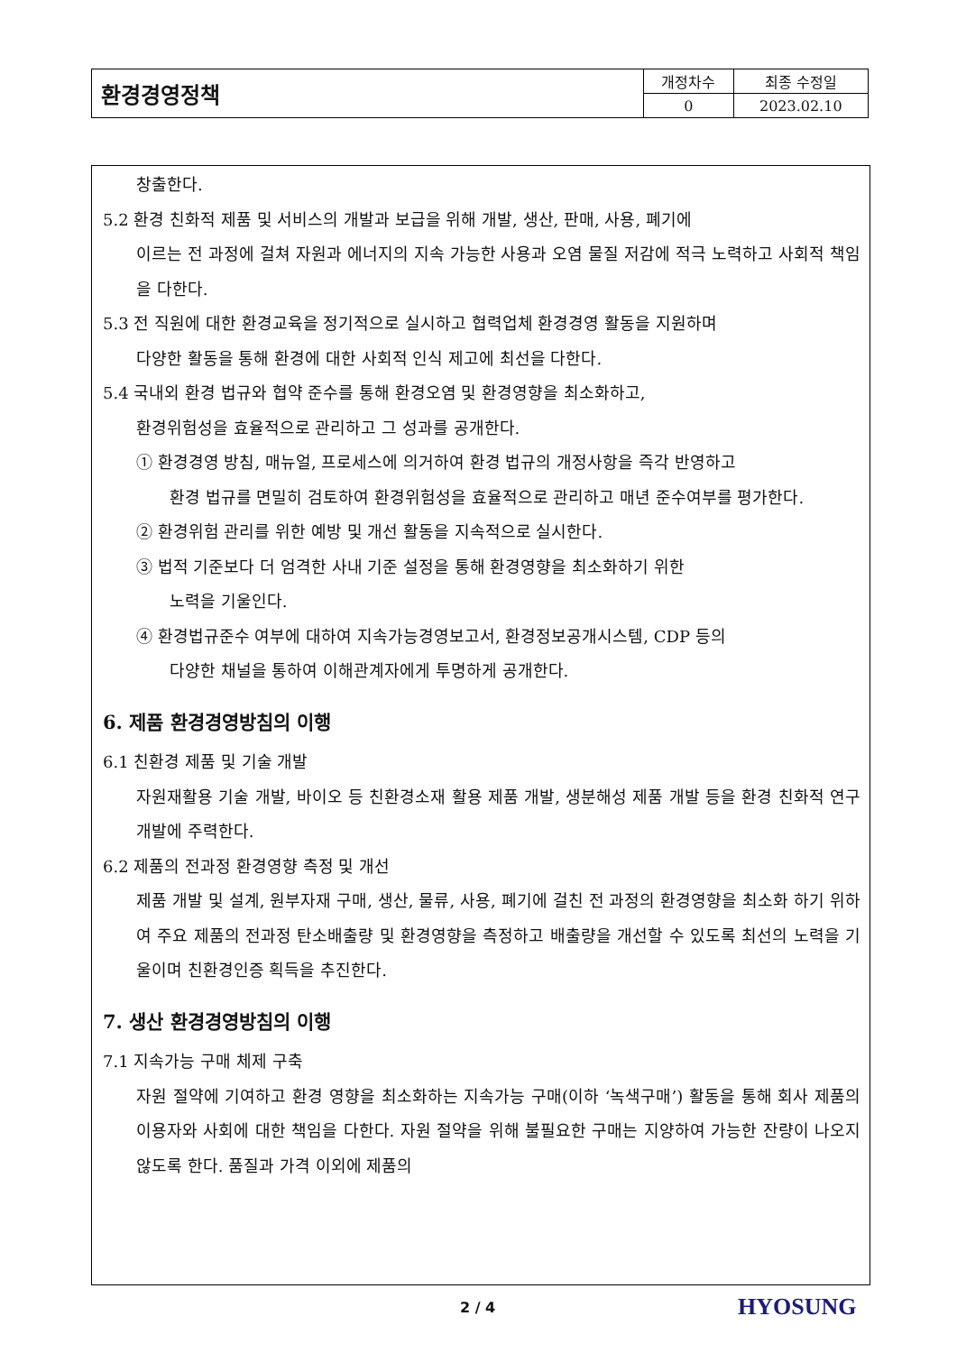| 환경경영정책 | 개정차수 | 최종 수정일 |
| | 0 | 2023.02.10 |
창출한다.
5.2 환경 친화적 제품 및 서비스의 개발과 보급을 위해 개발, 생산, 판매, 사용, 폐기에
이르는 전 과정에 걸쳐 자원과 에너지의 지속 가능한 사용과 오염 물질 저감에 적극 노력하고 사회적 책임을 다한다.
5.3 전 직원에 대한 환경교육을 정기적으로 실시하고 협력업체 환경경영 활동을 지원하며
다양한 활동을 통해 환경에 대한 사회적 인식 제고에 최선을 다한다.
5.4 국내외 환경 법규와 협약 준수를 통해 환경오염 및 환경영향을 최소화하고,
환경위험성을 효율적으로 관리하고 그 성과를 공개한다.
① 환경경영 방침, 매뉴얼, 프로세스에 의거하여 환경 법규의 개정사항을 즉각 반영하고
환경 법규를 면밀히 검토하여 환경위험성을 효율적으로 관리하고 매년 준수여부를 평가한다.
② 환경위험 관리를 위한 예방 및 개선 활동을 지속적으로 실시한다.
③ 법적 기준보다 더 엄격한 사내 기준 설정을 통해 환경영향을 최소화하기 위한
노력을 기울인다.
④ 환경법규준수 여부에 대하여 지속가능경영보고서, 환경정보공개시스템, CDP 등의
다양한 채널을 통하여 이해관계자에게 투명하게 공개한다.
6. 제품 환경경영방침의 이행
6.1 친환경 제품 및 기술 개발
자원재활용 기술 개발, 바이오 등 친환경소재 활용 제품 개발, 생분해성 제품 개발 등을 환경 친화적 연구개발에 주력한다.
6.2 제품의 전과정 환경영향 측정 및 개선
제품 개발 및 설계, 원부자재 구매, 생산, 물류, 사용, 폐기에 걸친 전 과정의 환경영향을 최소화 하기 위하여 주요 제품의 전과정 탄소배출량 및 환경영향을 측정하고 배출량을 개선할 수 있도록 최선의 노력을 기울이며 친환경인증 획득을 추진한다.
7. 생산 환경경영방침의 이행
7.1 지속가능 구매 체제 구축
자원 절약에 기여하고 환경 영향을 최소화하는 지속가능 구매(이하 ‘녹색구매’) 활동을 통해 회사 제품의 이용자와 사회에 대한 책임을 다한다. 자원 절약을 위해 불필요한 구매는 지양하여 가능한 잔량이 나오지 않도록 한다. 품질과 가격 이외에 제품의
2 / 4 HYOSUNG